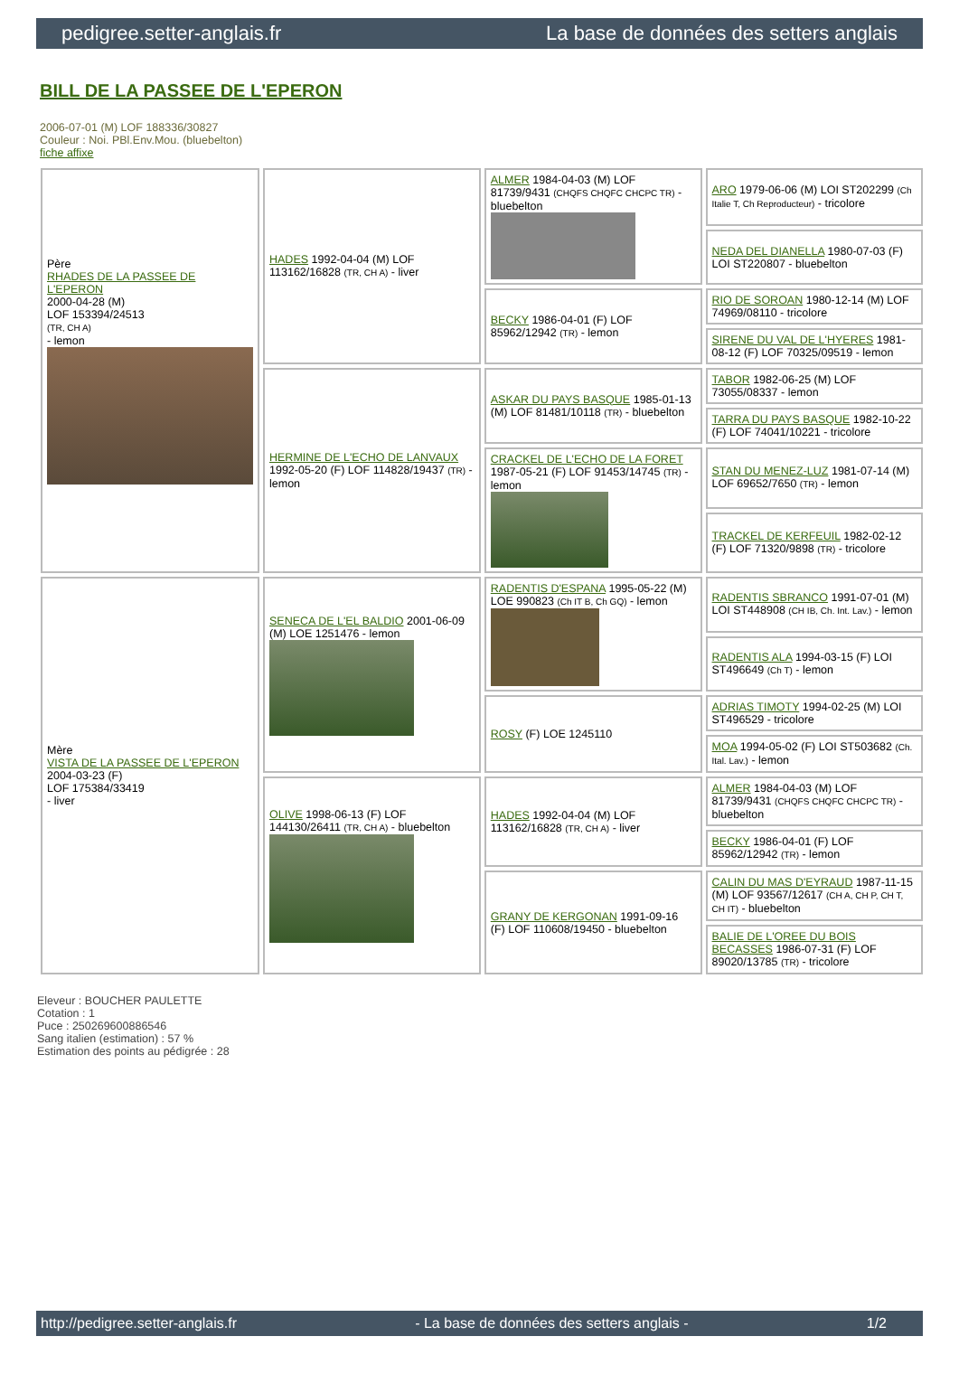pedigree.setter-anglais.fr La base de données des setters anglais
BILL DE LA PASSEE DE L'EPERON
2006-07-01 (M) LOF 188336/30827
Couleur : Noi. PBl.Env.Mou. (bluebelton)
fiche affixe
| Père RHADES DE LA PASSEE DE L'EPERON 2000-04-28 (M) LOF 153394/24513 (TR, CH A) - lemon | HADES 1992-04-04 (M) LOF 113162/16828 (TR, CH A) - liver | ALMER 1984-04-03 (M) LOF 81739/9431 (CHQFS CHQFC CHCPC TR) - bluebelton | ARO 1979-06-06 (M) LOI ST202299 (Ch Italie T, Ch Reproducteur) - tricolore |
| | | | NEDA DEL DIANELLA 1980-07-03 (F) LOI ST220807 - bluebelton |
| | | BECKY 1986-04-01 (F) LOF 85962/12942 (TR) - lemon | RIO DE SOROAN 1980-12-14 (M) LOF 74969/08110 - tricolore |
| | | | SIRENE DU VAL DE L'HYERES 1981-08-12 (F) LOF 70325/09519 - lemon |
| | HERMINE DE L'ECHO DE LANVAUX 1992-05-20 (F) LOF 114828/19437 (TR) - lemon | ASKAR DU PAYS BASQUE 1985-01-13 (M) LOF 81481/10118 (TR) - bluebelton | TABOR 1982-06-25 (M) LOF 73055/08337 - lemon |
| | | | TARRA DU PAYS BASQUE 1982-10-22 (F) LOF 74041/10221 - tricolore |
| | | CRACKEL DE L'ECHO DE LA FORET 1987-05-21 (F) LOF 91453/14745 (TR) - lemon | STAN DU MENEZ-LUZ 1981-07-14 (M) LOF 69652/7650 (TR) - lemon |
| | | | TRACKEL DE KERFEUIL 1982-02-12 (F) LOF 71320/9898 (TR) - tricolore |
| Mère VISTA DE LA PASSEE DE L'EPERON 2004-03-23 (F) LOF 175384/33419 - liver | SENECA DE L'EL BALDIO 2001-06-09 (M) LOE 1251476 - lemon | RADENTIS D'ESPANA 1995-05-22 (M) LOE 990823 (Ch IT B, Ch GQ) - lemon | RADENTIS SBRANCO 1991-07-01 (M) LOI ST448908 (CH IB, Ch. Int. Lav.) - lemon |
| | | | RADENTIS ALA 1994-03-15 (F) LOI ST496649 (Ch T) - lemon |
| | | ROSY (F) LOE 1245110 | ADRIAS TIMOTY 1994-02-25 (M) LOI ST496529 - tricolore |
| | | | MOA 1994-05-02 (F) LOI ST503682 (Ch. Ital. Lav.) - lemon |
| | OLIVE 1998-06-13 (F) LOF 144130/26411 (TR, CH A) - bluebelton | HADES 1992-04-04 (M) LOF 113162/16828 (TR, CH A) - liver | ALMER 1984-04-03 (M) LOF 81739/9431 (CHQFS CHQFC CHCPC TR) - bluebelton |
| | | | BECKY 1986-04-01 (F) LOF 85962/12942 (TR) - lemon |
| | | GRANY DE KERGONAN 1991-09-16 (F) LOF 110608/19450 - bluebelton | CALIN DU MAS D'EYRAUD 1987-11-15 (M) LOF 93567/12617 (CH A, CH P, CH T, CH IT) - bluebelton |
| | | | BALIE DE L'OREE DU BOIS BECASSES 1986-07-31 (F) LOF 89020/13785 (TR) - tricolore |
Eleveur : BOUCHER PAULETTE
Cotation : 1
Puce : 250269600886546
Sang italien (estimation) : 57 %
Estimation des points au pédigrée : 28
http://pedigree.setter-anglais.fr - La base de données des setters anglais - 1/2